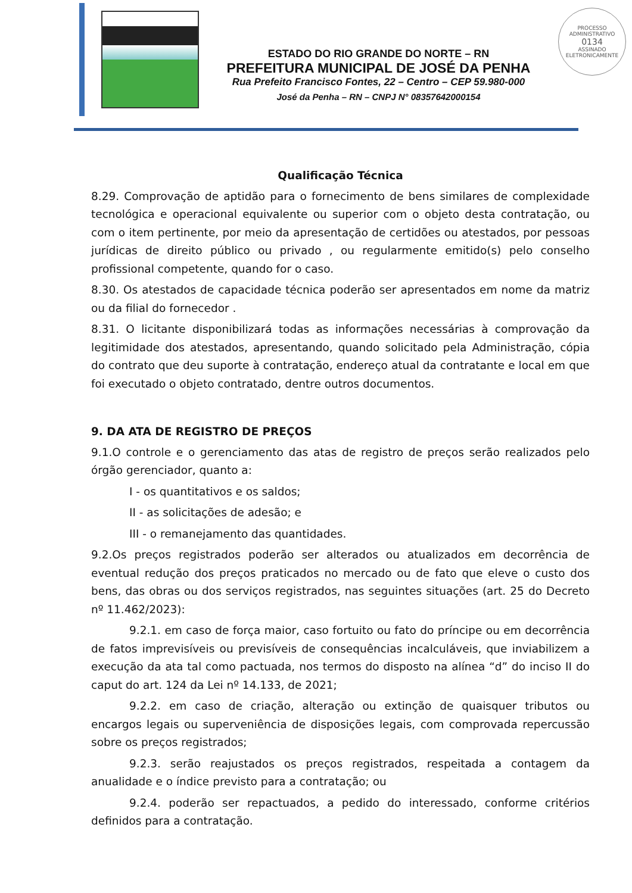ESTADO DO RIO GRANDE DO NORTE – RN
PREFEITURA MUNICIPAL DE JOSÉ DA PENHA
Rua Prefeito Francisco Fontes, 22 – Centro – CEP 59.980-000
José da Penha – RN – CNPJ N° 08357642000154
PROCESSO ADMINISTRATIVO
0134
ASSINADO ELETRONICAMENTE
Qualificação Técnica
8.29. Comprovação de aptidão para o fornecimento de bens similares de complexidade tecnológica e operacional equivalente ou superior com o objeto desta contratação, ou com o item pertinente, por meio da apresentação de certidões ou atestados, por pessoas jurídicas de direito público ou privado , ou regularmente emitido(s) pelo conselho profissional competente, quando for o caso.
8.30. Os atestados de capacidade técnica poderão ser apresentados em nome da matriz ou da filial do fornecedor .
8.31. O licitante disponibilizará todas as informações necessárias à comprovação da legitimidade dos atestados, apresentando, quando solicitado pela Administração, cópia do contrato que deu suporte à contratação, endereço atual da contratante e local em que foi executado o objeto contratado, dentre outros documentos.
9. DA ATA DE REGISTRO DE PREÇOS
9.1.O controle e o gerenciamento das atas de registro de preços serão realizados pelo órgão gerenciador, quanto a:
I - os quantitativos e os saldos;
II - as solicitações de adesão; e
III - o remanejamento das quantidades.
9.2.Os preços registrados poderão ser alterados ou atualizados em decorrência de eventual redução dos preços praticados no mercado ou de fato que eleve o custo dos bens, das obras ou dos serviços registrados, nas seguintes situações (art. 25 do Decreto nº 11.462/2023):
9.2.1. em caso de força maior, caso fortuito ou fato do príncipe ou em decorrência de fatos imprevisíveis ou previsíveis de consequências incalculáveis, que inviabilizem a execução da ata tal como pactuada, nos termos do disposto na alínea “d” do inciso II do caput do art. 124 da Lei nº 14.133, de 2021;
9.2.2. em caso de criação, alteração ou extinção de quaisquer tributos ou encargos legais ou superveniência de disposições legais, com comprovada repercussão sobre os preços registrados;
9.2.3. serão reajustados os preços registrados, respeitada a contagem da anualidade e o índice previsto para a contratação; ou
9.2.4. poderão ser repactuados, a pedido do interessado, conforme critérios definidos para a contratação.